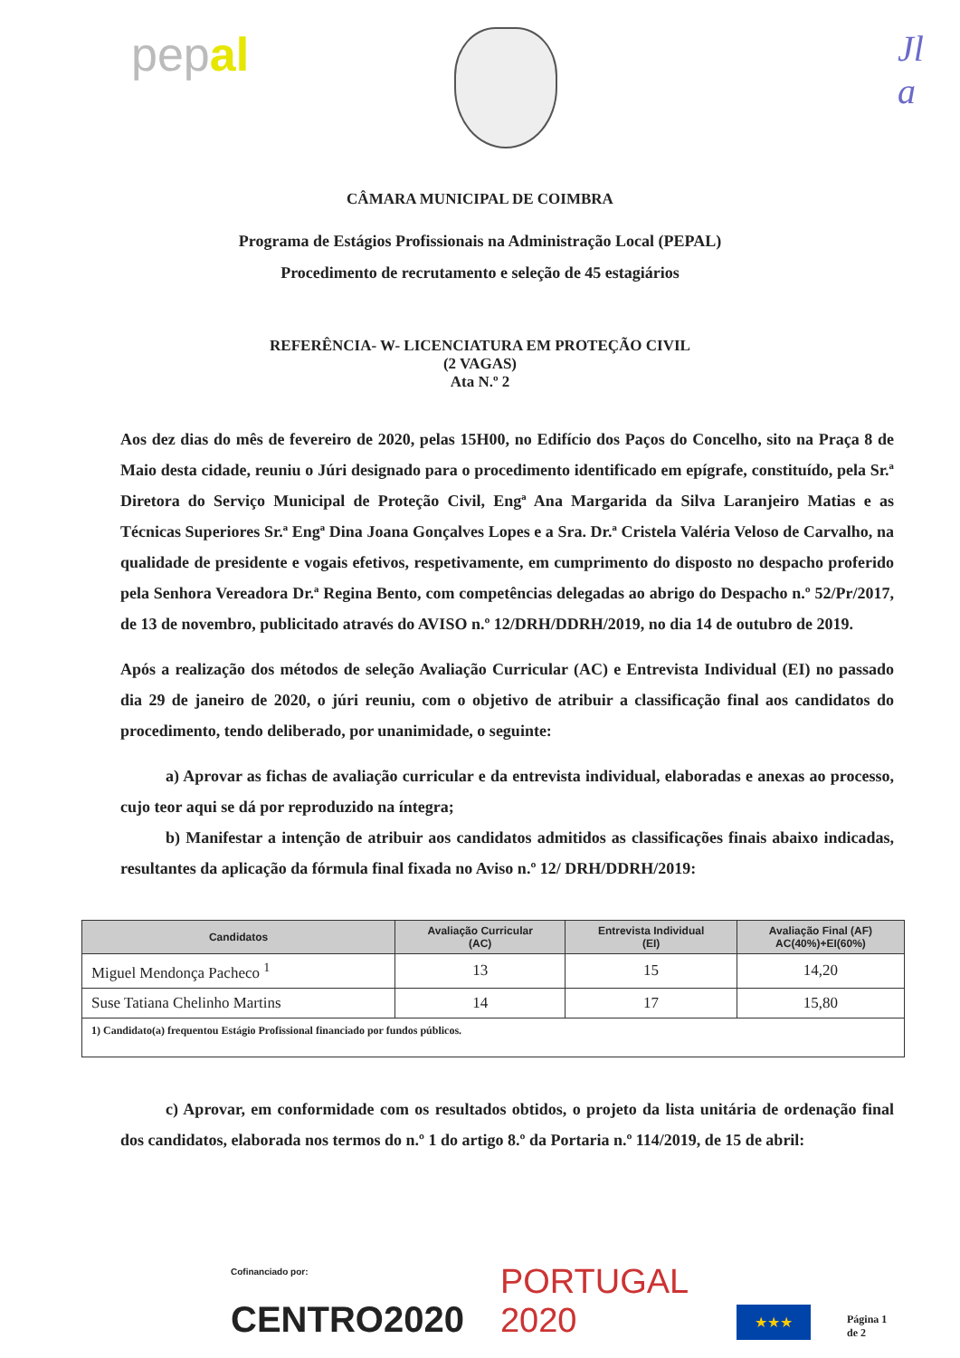pepal
Jl
a
CÂMARA MUNICIPAL DE COIMBRA
Programa de Estágios Profissionais na Administração Local (PEPAL)
Procedimento de recrutamento e seleção de 45 estagiários
REFERÊNCIA- W- LICENCIATURA EM PROTEÇÃO CIVIL
(2 VAGAS)
Ata N.º 2
Aos dez dias do mês de fevereiro de 2020, pelas 15H00, no Edifício dos Paços do Concelho, sito na Praça 8 de Maio desta cidade, reuniu o Júri designado para o procedimento identificado em epígrafe, constituído, pela Sr.ª Diretora do Serviço Municipal de Proteção Civil, Engª Ana Margarida da Silva Laranjeiro Matias e as Técnicas Superiores Sr.ª Engª Dina Joana Gonçalves Lopes e a Sra. Dr.ª Cristela Valéria Veloso de Carvalho, na qualidade de presidente e vogais efetivos, respetivamente, em cumprimento do disposto no despacho proferido pela Senhora Vereadora Dr.ª Regina Bento, com competências delegadas ao abrigo do Despacho n.º 52/Pr/2017, de 13 de novembro, publicitado através do AVISO n.º 12/DRH/DDRH/2019, no dia 14 de outubro de 2019.
Após a realização dos métodos de seleção Avaliação Curricular (AC) e Entrevista Individual (EI) no passado dia 29 de janeiro de 2020, o júri reuniu, com o objetivo de atribuir a classificação final aos candidatos do procedimento, tendo deliberado, por unanimidade, o seguinte:
a) Aprovar as fichas de avaliação curricular e da entrevista individual, elaboradas e anexas ao processo, cujo teor aqui se dá por reproduzido na íntegra;
b) Manifestar a intenção de atribuir aos candidatos admitidos as classificações finais abaixo indicadas, resultantes da aplicação da fórmula final fixada no Aviso n.º 12/ DRH/DDRH/2019:
| Candidatos | Avaliação Curricular (AC) | Entrevista Individual (EI) | Avaliação Final (AF) AC(40%)+EI(60%) |
| --- | --- | --- | --- |
| Miguel Mendonça Pacheco <sup>1</sup> | 13 | 15 | 14,20 |
| Suse Tatiana Chelinho Martins | 14 | 17 | 15,80 |
| 1) Candidato(a) frequentou Estágio Profissional financiado por fundos públicos. | | | |
c) Aprovar, em conformidade com os resultados obtidos, o projeto da lista unitária de ordenação final dos candidatos, elaborada nos termos do n.º 1 do artigo 8.º da Portaria n.º 114/2019, de 15 de abril:
Cofinanciado por:
CENTRO2020
PORTUGAL 2020 ★★★ Página 1 de 2